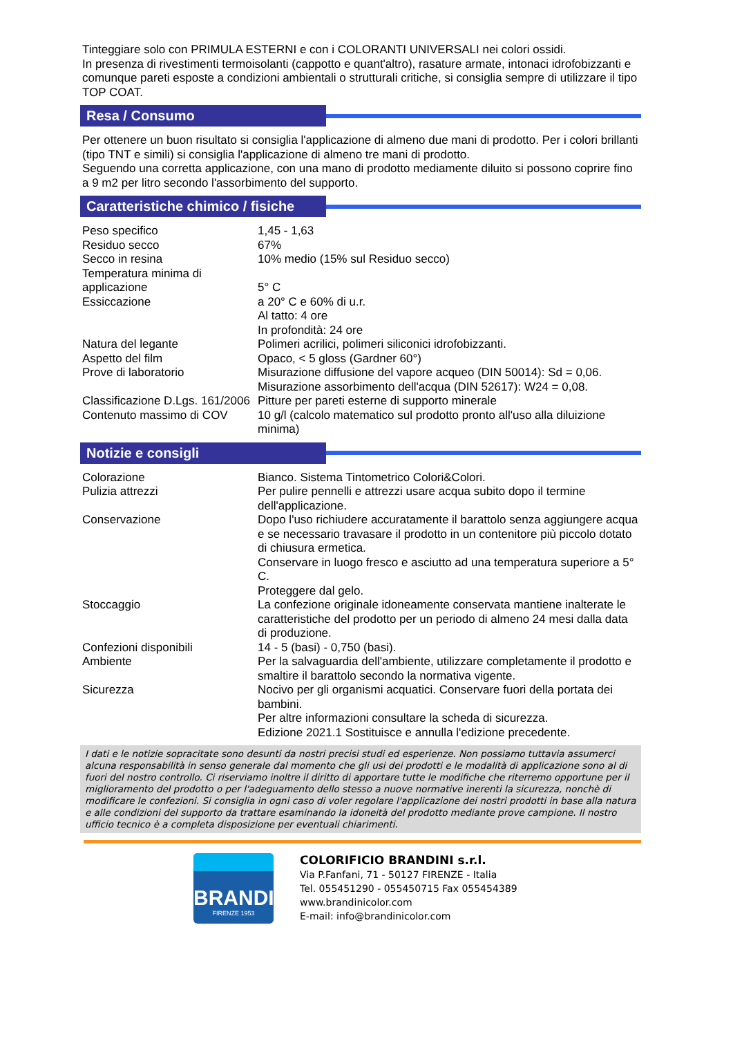Tinteggiare solo con PRIMULA ESTERNI e con i COLORANTI UNIVERSALI nei colori ossidi.
In presenza di rivestimenti termoisolanti (cappotto e quant'altro), rasature armate, intonaci idrofobizzanti e comunque pareti esposte a condizioni ambientali o strutturali critiche, si consiglia sempre di utilizzare il tipo TOP COAT.
Resa / Consumo
Per ottenere un buon risultato si consiglia l'applicazione di almeno due mani di prodotto. Per i colori brillanti (tipo TNT e simili) si consiglia l'applicazione di almeno tre mani di prodotto.
Seguendo una corretta applicazione, con una mano di prodotto mediamente diluito si possono coprire fino a 9 m2 per litro secondo l'assorbimento del supporto.
Caratteristiche chimico / fisiche
| Peso specifico | 1,45 - 1,63 |
| Residuo secco | 67% |
| Secco in resina | 10% medio (15% sul Residuo secco) |
| Temperatura minima di applicazione | 5° C |
| Essiccazione | a 20° C e 60% di u.r. Al tatto: 4 ore In profondità: 24 ore |
| Natura del legante | Polimeri acrilici, polimeri siliconici idrofobizzanti. |
| Aspetto del film | Opaco, < 5 gloss (Gardner 60°) |
| Prove di laboratorio | Misurazione diffusione del vapore acqueo (DIN 50014): Sd = 0,06. Misurazione assorbimento dell'acqua (DIN 52617): W24 = 0,08. |
| Classificazione D.Lgs. 161/2006 | Pitture per pareti esterne di supporto minerale |
| Contenuto massimo di COV | 10 g/l (calcolo matematico sul prodotto pronto all'uso alla diluizione minima) |
Notizie e consigli
| Colorazione | Bianco. Sistema Tintometrico Colori&Colori. |
| Pulizia attrezzi | Per pulire pennelli e attrezzi usare acqua subito dopo il termine dell'applicazione. |
| Conservazione | Dopo l'uso richiudere accuratamente il barattolo senza aggiungere acqua e se necessario travasare il prodotto in un contenitore più piccolo dotato di chiusura ermetica. Conservare in luogo fresco e asciutto ad una temperatura superiore a 5° C. Proteggere dal gelo. |
| Stoccaggio | La confezione originale idoneamente conservata mantiene inalterate le caratteristiche del prodotto per un periodo di almeno 24 mesi dalla data di produzione. |
| Confezioni disponibili | 14 - 5 (basi) - 0,750 (basi). |
| Ambiente | Per la salvaguardia dell'ambiente, utilizzare completamente il prodotto e smaltire il barattolo secondo la normativa vigente. |
| Sicurezza | Nocivo per gli organismi acquatici. Conservare fuori della portata dei bambini. Per altre informazioni consultare la scheda di sicurezza. Edizione 2021.1 Sostituisce e annulla l'edizione precedente. |
I dati e le notizie sopracitate sono desunti da nostri precisi studi ed esperienze. Non possiamo tuttavia assumerci alcuna responsabilità in senso generale dal momento che gli usi dei prodotti e le modalità di applicazione sono al di fuori del nostro controllo. Ci riserviamo inoltre il diritto di apportare tutte le modifiche che riterremo opportune per il miglioramento del prodotto o per l'adeguamento dello stesso a nuove normative inerenti la sicurezza, nonchè di modificare le confezioni. Si consiglia in ogni caso di voler regolare l'applicazione dei nostri prodotti in base alla natura e alle condizioni del supporto da trattare esaminando la idoneità del prodotto mediante prove campione. Il nostro ufficio tecnico è a completa disposizione per eventuali chiarimenti.
BRANDINI
FIRENZE 1953
COLORIFICIO BRANDINI s.r.l.
Via P.Fanfani, 71 - 50127 FIRENZE - Italia
Tel. 055451290 - 055450715 Fax 055454389
www.brandinicolor.com
E-mail: info@brandinicolor.com